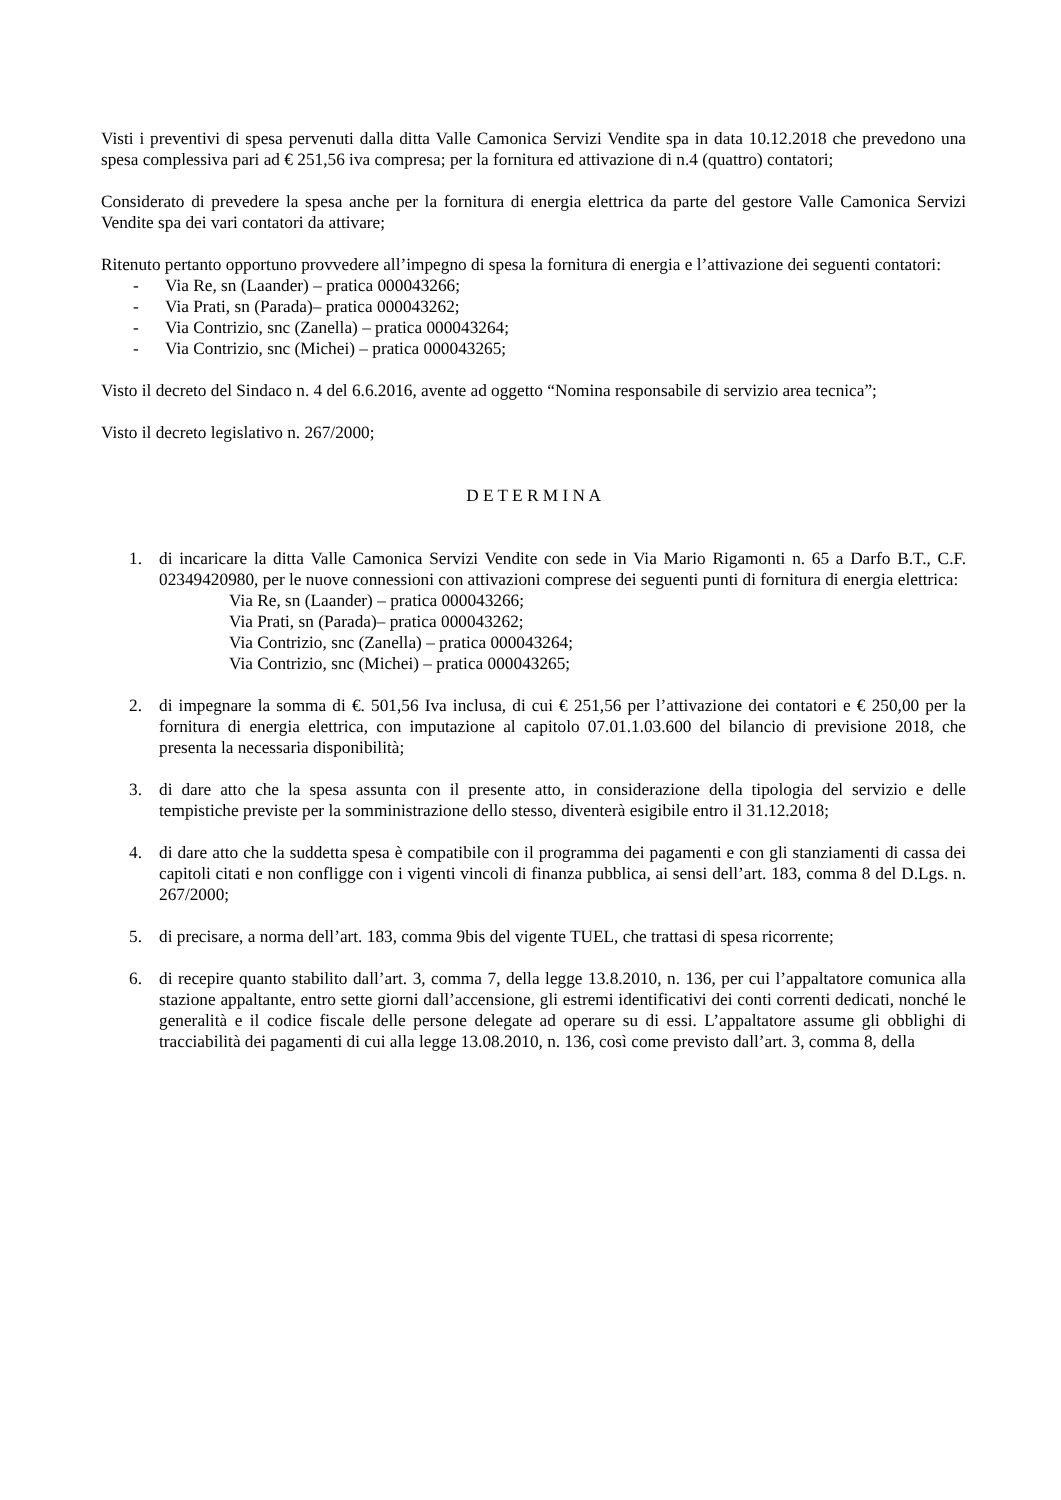Visti i preventivi di spesa pervenuti dalla ditta Valle Camonica Servizi Vendite spa in data 10.12.2018 che prevedono una spesa complessiva pari ad € 251,56 iva compresa; per la fornitura ed attivazione di n.4 (quattro) contatori;
Considerato di prevedere la spesa anche per la fornitura di energia elettrica da parte del gestore Valle Camonica Servizi Vendite spa dei vari contatori da attivare;
Ritenuto pertanto opportuno provvedere all’impegno di spesa la fornitura di energia e l’attivazione dei seguenti contatori:
- Via Re, sn (Laander) – pratica 000043266;
- Via Prati, sn (Parada)– pratica 000043262;
- Via Contrizio, snc (Zanella) – pratica 000043264;
- Via Contrizio, snc (Michei) – pratica 000043265;
Visto il decreto del Sindaco n. 4 del 6.6.2016, avente ad oggetto “Nomina responsabile di servizio area tecnica”;
Visto il decreto legislativo n. 267/2000;
D E T E R M I N A
1. di incaricare la ditta Valle Camonica Servizi Vendite con sede in Via Mario Rigamonti n. 65 a Darfo B.T., C.F. 02349420980, per le nuove connessioni con attivazioni comprese dei seguenti punti di fornitura di energia elettrica:
Via Re, sn (Laander) – pratica 000043266;
Via Prati, sn (Parada)– pratica 000043262;
Via Contrizio, snc (Zanella) – pratica 000043264;
Via Contrizio, snc (Michei) – pratica 000043265;
2. di impegnare la somma di €. 501,56 Iva inclusa, di cui € 251,56 per l’attivazione dei contatori e € 250,00 per la fornitura di energia elettrica, con imputazione al capitolo 07.01.1.03.600 del bilancio di previsione 2018, che presenta la necessaria disponibilità;
3. di dare atto che la spesa assunta con il presente atto, in considerazione della tipologia del servizio e delle tempistiche previste per la somministrazione dello stesso, diventerà esigibile entro il 31.12.2018;
4. di dare atto che la suddetta spesa è compatibile con il programma dei pagamenti e con gli stanziamenti di cassa dei capitoli citati e non confligge con i vigenti vincoli di finanza pubblica, ai sensi dell’art. 183, comma 8 del D.Lgs. n. 267/2000;
5. di precisare, a norma dell’art. 183, comma 9bis del vigente TUEL, che trattasi di spesa ricorrente;
6. di recepire quanto stabilito dall’art. 3, comma 7, della legge 13.8.2010, n. 136, per cui l’appaltatore comunica alla stazione appaltante, entro sette giorni dall’accensione, gli estremi identificativi dei conti correnti dedicati, nonché le generalità e il codice fiscale delle persone delegate ad operare su di essi. L’appaltatore assume gli obblighi di tracciabilità dei pagamenti di cui alla legge 13.08.2010, n. 136, così come previsto dall’art. 3, comma 8, della